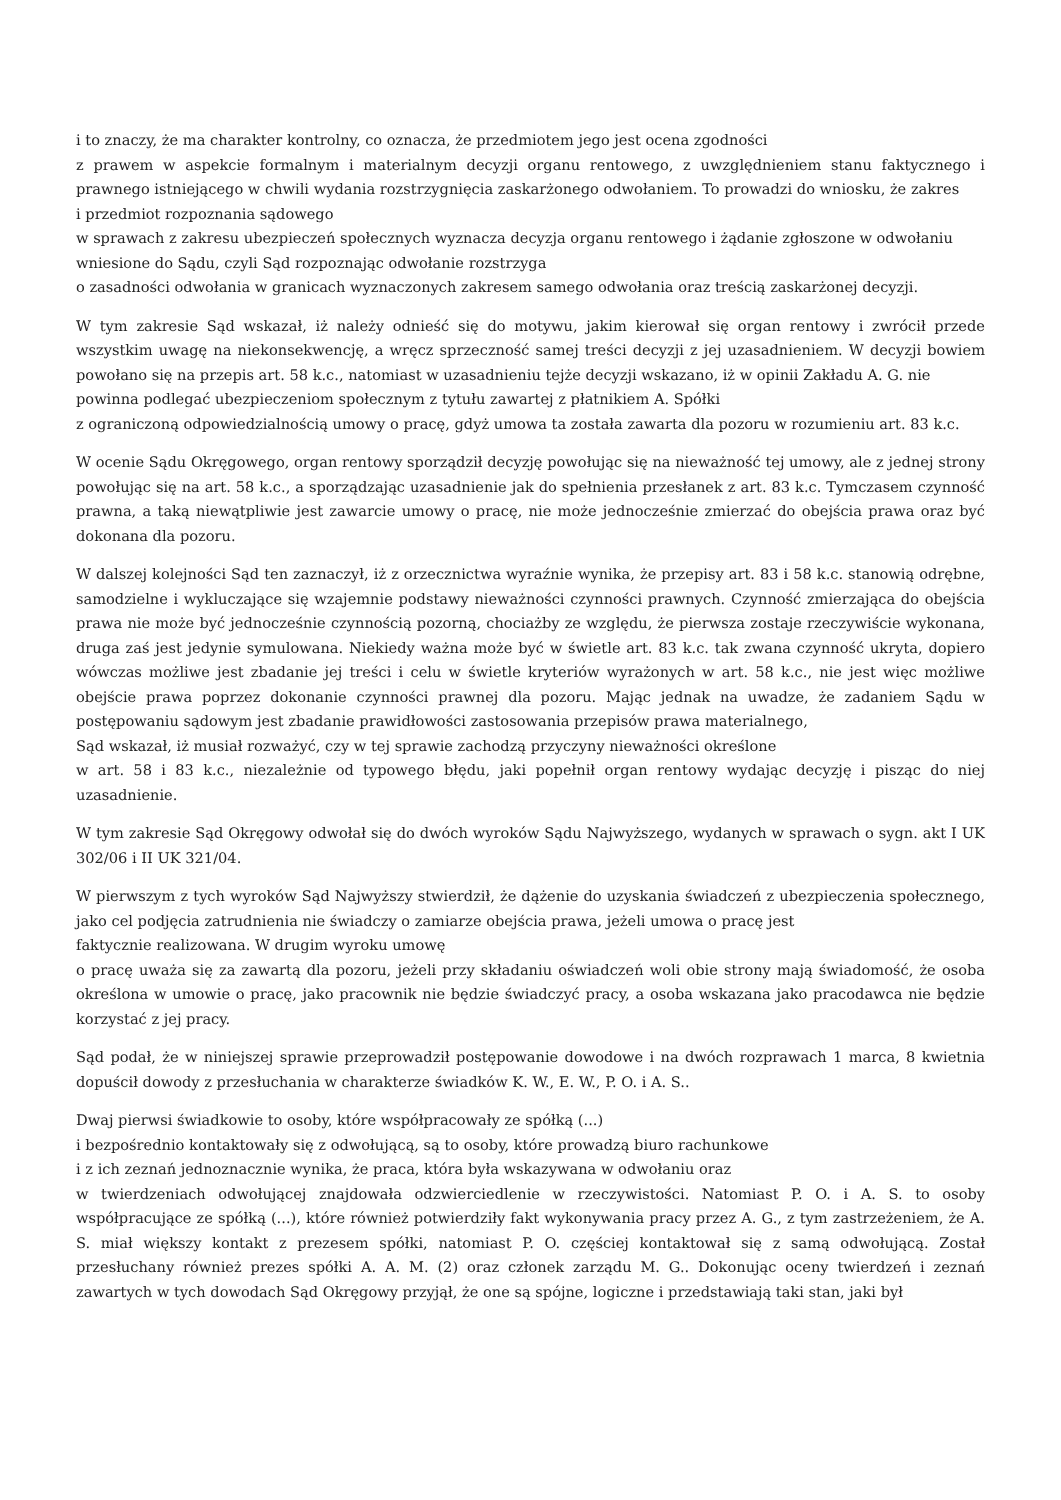i to znaczy, że ma charakter kontrolny, co oznacza, że przedmiotem jego jest ocena zgodności
z prawem w aspekcie formalnym i materialnym decyzji organu rentowego, z uwzględnieniem stanu faktycznego i prawnego istniejącego w chwili wydania rozstrzygnięcia zaskarżonego odwołaniem. To prowadzi do wniosku, że zakres
i przedmiot rozpoznania sądowego
w sprawach z zakresu ubezpieczeń społecznych wyznacza decyzja organu rentowego i żądanie zgłoszone w odwołaniu
wniesione do Sądu, czyli Sąd rozpoznając odwołanie rozstrzyga
o zasadności odwołania w granicach wyznaczonych zakresem samego odwołania oraz treścią zaskarżonej decyzji.
W tym zakresie Sąd wskazał, iż należy odnieść się do motywu, jakim kierował się organ rentowy i zwrócił przede wszystkim uwagę na niekonsekwencję, a wręcz sprzeczność samej treści decyzji z jej uzasadnieniem. W decyzji bowiem powołano się na przepis art. 58 k.c., natomiast w uzasadnieniu tejże decyzji wskazano, iż w opinii Zakładu A. G. nie
powinna podlegać ubezpieczeniom społecznym z tytułu zawartej z płatnikiem A. Spółki
z ograniczoną odpowiedzialnością umowy o pracę, gdyż umowa ta została zawarta dla pozoru w rozumieniu art. 83 k.c.
W ocenie Sądu Okręgowego, organ rentowy sporządził decyzję powołując się na nieważność tej umowy, ale z jednej strony powołując się na art. 58 k.c., a sporządzając uzasadnienie jak do spełnienia przesłanek z art. 83 k.c. Tymczasem czynność prawna, a taką niewątpliwie jest zawarcie umowy o pracę, nie może jednocześnie zmierzać do obejścia prawa oraz być dokonana dla pozoru.
W dalszej kolejności Sąd ten zaznaczył, iż z orzecznictwa wyraźnie wynika, że przepisy art. 83 i 58 k.c. stanowią odrębne, samodzielne i wykluczające się wzajemnie podstawy nieważności czynności prawnych. Czynność zmierzająca do obejścia prawa nie może być jednocześnie czynnością pozorną, chociażby ze względu, że pierwsza zostaje rzeczywiście wykonana, druga zaś jest jedynie symulowana. Niekiedy ważna może być w świetle art. 83 k.c. tak zwana czynność ukryta, dopiero wówczas możliwe jest zbadanie jej treści i celu w świetle kryteriów wyrażonych w art. 58 k.c., nie jest więc możliwe obejście prawa poprzez dokonanie czynności prawnej dla pozoru. Mając jednak na uwadze, że zadaniem Sądu w postępowaniu sądowym jest zbadanie prawidłowości zastosowania przepisów prawa materialnego,
Sąd wskazał, iż musiał rozważyć, czy w tej sprawie zachodzą przyczyny nieważności określone
w art. 58 i 83 k.c., niezależnie od typowego błędu, jaki popełnił organ rentowy wydając decyzję i pisząc do niej uzasadnienie.
W tym zakresie Sąd Okręgowy odwołał się do dwóch wyroków Sądu Najwyższego, wydanych w sprawach o sygn. akt I UK 302/06 i II UK 321/04.
W pierwszym z tych wyroków Sąd Najwyższy stwierdził, że dążenie do uzyskania świadczeń z ubezpieczenia społecznego, jako cel podjęcia zatrudnienia nie świadczy o zamiarze obejścia prawa, jeżeli umowa o pracę jest
faktycznie realizowana. W drugim wyroku umowę
o pracę uważa się za zawartą dla pozoru, jeżeli przy składaniu oświadczeń woli obie strony mają świadomość, że osoba określona w umowie o pracę, jako pracownik nie będzie świadczyć pracy, a osoba wskazana jako pracodawca nie będzie korzystać z jej pracy.
Sąd podał, że w niniejszej sprawie przeprowadził postępowanie dowodowe i na dwóch rozprawach 1 marca, 8 kwietnia dopuścił dowody z przesłuchania w charakterze świadków K. W., E. W., P. O. i A. S..
Dwaj pierwsi świadkowie to osoby, które współpracowały ze spółką (...)
i bezpośrednio kontaktowały się z odwołującą, są to osoby, które prowadzą biuro rachunkowe
i z ich zeznań jednoznacznie wynika, że praca, która była wskazywana w odwołaniu oraz
w twierdzeniach odwołującej znajdowała odzwierciedlenie w rzeczywistości. Natomiast P. O. i A. S. to osoby współpracujące ze spółką (...), które również potwierdziły fakt wykonywania pracy przez A. G., z tym zastrzeżeniem, że A. S. miał większy kontakt z prezesem spółki, natomiast P. O. częściej kontaktował się z samą odwołującą. Został przesłuchany również prezes spółki A. A. M. (2) oraz członek zarządu M. G.. Dokonując oceny twierdzeń i zeznań zawartych w tych dowodach Sąd Okręgowy przyjął, że one są spójne, logiczne i przedstawiają taki stan, jaki był